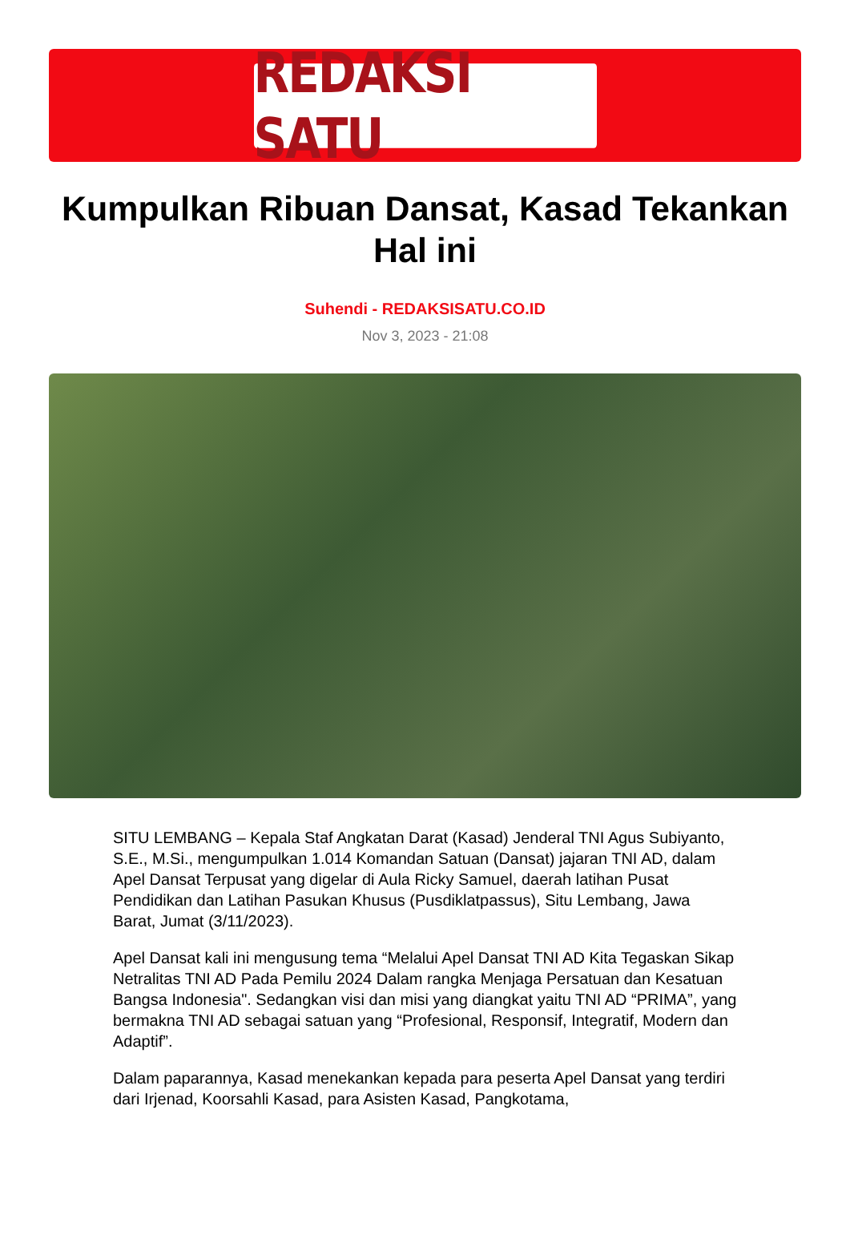REDAKSI SATU
Kumpulkan Ribuan Dansat, Kasad Tekankan Hal ini
Suhendi - REDAKSISATU.CO.ID
Nov 3, 2023 - 21:08
SITU LEMBANG – Kepala Staf Angkatan Darat (Kasad) Jenderal TNI Agus Subiyanto, S.E., M.Si., mengumpulkan 1.014 Komandan Satuan (Dansat) jajaran TNI AD, dalam Apel Dansat Terpusat yang digelar di Aula Ricky Samuel, daerah latihan Pusat Pendidikan dan Latihan Pasukan Khusus (Pusdiklatpassus), Situ Lembang, Jawa Barat, Jumat (3/11/2023).
Apel Dansat kali ini mengusung tema “Melalui Apel Dansat TNI AD Kita Tegaskan Sikap Netralitas TNI AD Pada Pemilu 2024 Dalam rangka Menjaga Persatuan dan Kesatuan Bangsa Indonesia". Sedangkan visi dan misi yang diangkat yaitu TNI AD “PRIMA”, yang bermakna TNI AD sebagai satuan yang “Profesional, Responsif, Integratif, Modern dan Adaptif”.
Dalam paparannya, Kasad menekankan kepada para peserta Apel Dansat yang terdiri dari Irjenad, Koorsahli Kasad, para Asisten Kasad, Pangkotama,